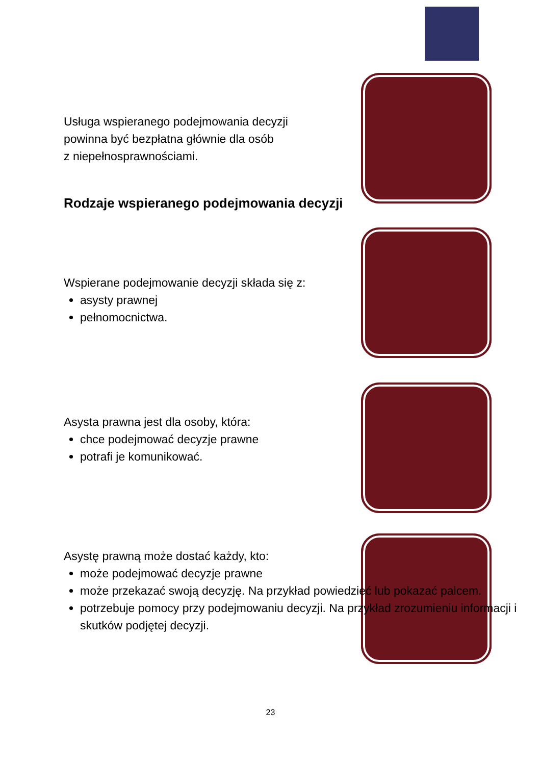Usługa wspieranego podejmowania decyzji
powinna być bezpłatna głównie dla osób
z niepełnosprawnościami.
Rodzaje wspieranego podejmowania decyzji
Wspierane podejmowanie decyzji składa się z:
asysty prawnej
pełnomocnictwa.
Asysta prawna jest dla osoby, która:
chce podejmować decyzje prawne
potrafi je komunikować.
Asystę prawną może dostać każdy, kto:
może podejmować decyzje prawne
może przekazać swoją decyzję. Na przykład powiedzieć lub pokazać palcem.
potrzebuje pomocy przy podejmowaniu decyzji. Na przykład zrozumieniu informacji i skutków podjętej decyzji.
23